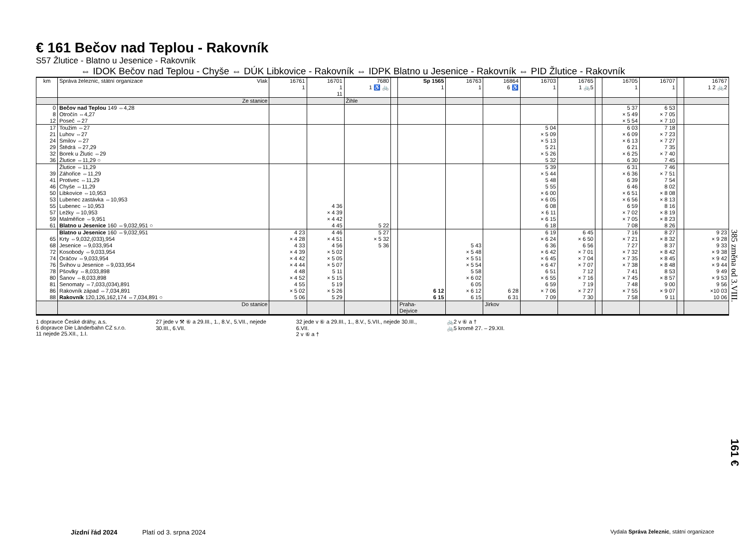€ 161 Bečov nad Teplou - Rakovník
S57 Žlutice - Blatno u Jesenice - Rakovník
⇔ IDOK Bečov nad Teplou - Chyše ⇔ DÚK Libkovice - Rakovník ⇔ IDPK Blatno u Jesenice - Rakovník ⇔ PID Žlutice - Rakovník
| km | Správa železnic, státní organizace Vlak | 16761 1 | 16701 1 11 | 7680 1 ♿ 🚲 | | Sp 1565 1 | 16763 1 | 16864 6 ♿ | 16703 1 | 16765 1 🚲5 | | 16705 1 | 16707 1 | | 16767 1 2 🚲2 |
| --- | --- | --- | --- | --- | --- | --- | --- | --- | --- | --- | --- | --- | --- | --- | --- |
| | Ze stanice | | | Žihle | | | | | | | | | | | |
| 0 8 12 | Bečov nad Teplou 149 ⇔4,28 Otročín ⇔4,27 Poseč ⇔27 | | | | | | | | | | | 5 37 × 5 49 × 5 54 | 6 53 × 7 05 × 7 10 | | |
| 17 21 24 29 32 36 | Toužim ⇔27 Luhov ⇔27 Smilov ⇔27 Štědrá ⇔27,29 Borek u Žlutic ⇔29 Žlutice ⇔11,29 ○ | | | | | | | | 5 04 × 5 09 × 5 13 5 21 × 5 26 5 32 | | | 6 03 × 6 09 × 6 13 6 21 × 6 25 6 30 | 7 18 × 7 23 × 7 27 7 35 × 7 40 7 45 | | |
| 39 41 46 50 53 55 57 59 61 | Žlutice ⇔11,29 Záhořice ⇔11,29 Protivec ⇔11,29 Chyše ⇔11,29 Libkovice ⇔10,953 Lubenec zastávka ⇔10,953 Lubenec ⇔10,953 Ležky ⇔10,953 Malměřice ⇔9,951 Blatno u Jesenice 160 ⇔9,032,951 ○ | | 4 36 × 4 39 × 4 42 4 45 | 5 22 | | | | | 5 39 × 5 44 5 48 5 55 × 6 00 × 6 05 6 08 × 6 11 × 6 15 6 18 | | | 6 31 × 6 36 6 39 6 46 × 6 51 × 6 56 6 59 × 7 02 × 7 05 7 08 | 7 46 × 7 51 7 54 8 02 × 8 08 × 8 13 8 16 × 8 19 × 8 23 8 26 | | |
| 65 68 72 74 76 78 80 81 86 88 | Blatno u Jesenice 160 ⇔9,032,951 Krty ⇔9,032,(033),954 Jesenice ⇔9,033,954 Kosobody ⇔9,033,954 Oráčov ⇔9,033,954 Švihov u Jesenice ⇔9,033,954 Pšovlky ⇔8,033,898 Šanov ⇔8,033,898 Senomaty ⇔7,033,(034),891 Rakovník západ ⇔7,034,891 Rakovník 120,126,162,174 ⇔7,034,891 ○ | 4 23 × 4 28 4 33 × 4 39 × 4 42 × 4 44 4 48 × 4 52 4 55 × 5 02 5 06 | 4 46 × 4 51 4 56 × 5 02 × 5 05 × 5 07 5 11 × 5 15 5 19 × 5 26 5 29 | 5 27 × 5 32 5 36 | | 6 12 6 15 | 5 43 × 5 48 × 5 51 × 5 54 5 58 × 6 02 6 05 × 6 12 6 15 | 6 28 6 31 | 6 19 × 6 24 6 36 × 6 42 × 6 45 × 6 47 6 51 × 6 55 6 59 × 7 06 7 09 | 6 45 × 6 50 6 56 × 7 01 × 7 04 × 7 07 7 12 × 7 16 7 19 × 7 27 7 30 | | 7 16 × 7 21 7 27 × 7 32 × 7 35 × 7 38 7 41 × 7 45 7 48 × 7 55 7 58 | 8 27 × 8 32 8 37 × 8 42 × 8 45 × 8 48 8 53 × 8 57 9 00 × 9 07 9 11 | | 9 23 × 9 28 9 33 × 9 38 × 9 42 × 9 44 9 49 × 9 53 9 56 ×10 03 10 06 |
| | Do stanice | | | | | Praha- Dejvice | | Jirkov | | | | | | | |
1 dopravce České dráhy, a.s.
6 dopravce Die Länderbahn CZ s.r.o.
11 nejede 25.XII., 1.I.
27 jede v ⚒ ⑥ a 29.III., 1., 8.V., 5.VII., nejede
30.III., 6.VII.
32 jede v ⑥ a 29.III., 1., 8.V., 5.VII., nejede 30.III.,
6.VII.
2 v ⑥ a †
🚲2 v ⑥ a †
🚲5 kromě 27. – 29.XII.
385 změna od 3.VIII.
161 €
Jízdní řád 2024 Platí od 3. srpna 2024 Vydala Správa železnic, státní organizace